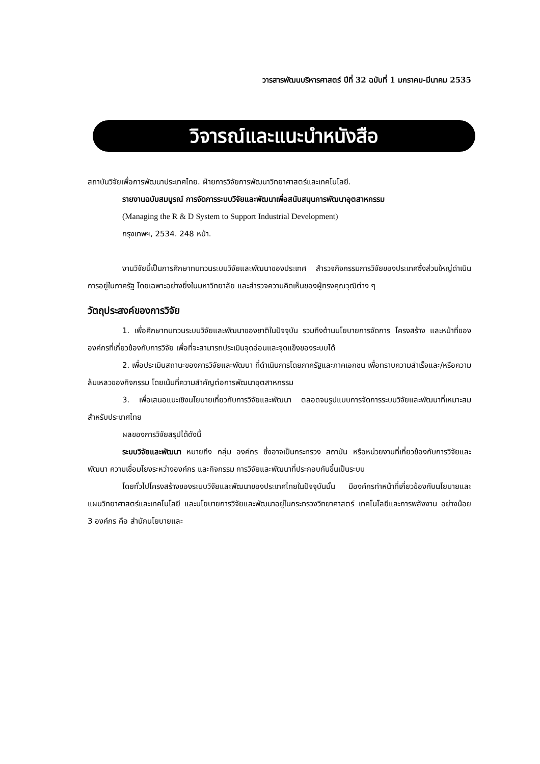วารสารพัฒนบริหารศาสตร์ ปีที่ 32 ฉบับที่ 1 มกราคม-มีนาคม 2535
วิจารณ์และแนะนำหนังสือ
สถาบันวิจัยเพื่อการพัฒนาประเทศไทย. ฝ่ายการวิจัยการพัฒนาวิทยาศาสตร์และเทคโนโลยี.
รายงานฉบับสมบูรณ์ การจัดการระบบวิจัยและพัฒนาเพื่อสนับสนุนการพัฒนาอุตสาหกรรม
(Managing the R & D System to Support Industrial Development)
กรุงเทพฯ, 2534. 248 หน้า.
งานวิจัยนี้เป็นการศึกษาทบทวนระบบวิจัยและพัฒนาของประเทศ สำรวจกิจกรรมการวิจัยของประเทศซึ่งส่วนใหญ่ดำเนินการอยู่ในภาครัฐ โดยเฉพาะอย่างยิ่งในมหาวิทยาลัย และสำรวจความคิดเห็นของผู้ทรงคุณวุฒิต่าง ๆ
วัตถุประสงค์ของการวิจัย
1. เพื่อศึกษาทบทวนระบบวิจัยและพัฒนาของชาติในปัจจุบัน รวมถึงด้านนโยบายการจัดการ โครงสร้าง และหน้าที่ขององค์กรที่เกี่ยวข้องกับการวิจัย เพื่อที่จะสามารถประเมินจุดอ่อนและจุดแข็งของระบบได้
2. เพื่อประเมินสถานะของการวิจัยและพัฒนา ที่ดำเนินการโดยภาครัฐและภาคเอกชน เพื่อทราบความสำเร็จและ/หรือความล้มเหลวของกิจกรรม โดยเน้นที่ความสำคัญต่อการพัฒนาอุตสาหกรรม
3. เพื่อเสนอแนะเชิงนโยบายเกี่ยวกับการวิจัยและพัฒนา ตลอดจนรูปแบบการจัดการระบบวิจัยและพัฒนาที่เหมาะสมสำหรับประเทศไทย
ผลของการวิจัยสรุปได้ดังนี้
ระบบวิจัยและพัฒนา หมายถึง กลุ่ม องค์กร ซึ่งอาจเป็นกระทรวง สถาบัน หรือหน่วยงานที่เกี่ยวข้องกับการวิจัยและพัฒนา ความเชื่อมโยงระหว่างองค์กร และกิจกรรม การวิจัยและพัฒนาที่ประกอบกันขึ้นเป็นระบบ
โดยทั่วไปโครงสร้างของระบบวิจัยและพัฒนาของประเทศไทยในปัจจุบันนั้น มีองค์กรทำหน้าที่เกี่ยวข้องกับนโยบายและแผนวิทยาศาสตร์และเทคโนโลยี และนโยบายการวิจัยและพัฒนาอยู่ในกระทรวงวิทยาศาสตร์ เทคโนโลยีและการพลังงาน อย่างน้อย 3 องค์กร คือ สำนักนโยบายและ